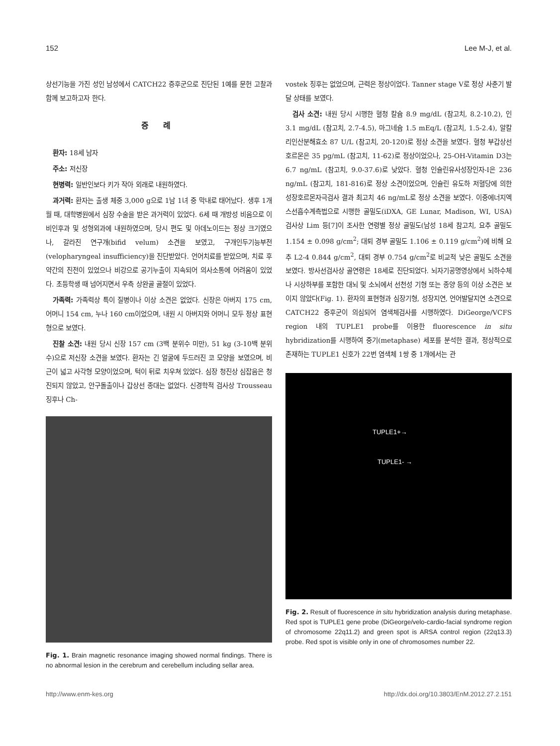152 Lee M-J, et al.
상선기능을 가진 성인 남성에서 CATCH22 증후군으로 진단된 1예를 문헌 고찰과 함께 보고하고자 한다.
증 례
환자: 18세 남자
주소: 저신장
현병력: 일반인보다 키가 작아 외래로 내원하였다.
과거력: 환자는 출생 체중 3,000 g으로 1남 1녀 중 막내로 태어났다. 생후 1개월 때, 대학병원에서 심장 수술을 받은 과거력이 있었다. 6세 때 개방성 비음으로 이비인후과 및 성형외과에 내원하였으며, 당시 편도 및 아데노이드는 정상 크기였으나, 갈라진 연구개(bifid velum) 소견을 보였고, 구개인두기능부전(velopharyngeal insufficiency)을 진단받았다. 언어치료를 받았으며, 치료 후 약간의 진전이 있었으나 비강으로 공기누출이 지속되어 의사소통에 어려움이 있었다. 초등학생 때 넘어지면서 우측 상완골 골절이 있었다.
가족력: 가족력상 특이 질병이나 이상 소견은 없었다. 신장은 아버지 175 cm, 어머니 154 cm, 누나 160 cm이었으며, 내원 시 아버지와 어머니 모두 정상 표현형으로 보였다.
진찰 소견: 내원 당시 신장 157 cm (3백 분위수 미만), 51 kg (3-10백 분위수)으로 저신장 소견을 보였다. 환자는 긴 얼굴에 두드러진 코 모양을 보였으며, 비근이 넓고 사각형 모양이었으며, 턱이 뒤로 치우쳐 있었다. 심장 청진상 심잡음은 청진되지 않았고, 안구돌출이나 갑상선 종대는 없었다. 신경학적 검사상 Trousseau 징후나 Ch-
Fig. 1. Brain magnetic resonance imaging showed normal findings. There is no abnormal lesion in the cerebrum and cerebellum including sellar area.
vostek 징후는 없었으며, 근력은 정상이었다. Tanner stage V로 정상 사춘기 발달 상태를 보였다.
검사 소견: 내원 당시 시행한 혈청 칼슘 8.9 mg/dL (참고치, 8.2-10.2), 인 3.1 mg/dL (참고치, 2.7-4.5), 마그네슘 1.5 mEq/L (참고치, 1.5-2.4), 알칼리인산분해효소 87 U/L (참고치, 20-120)로 정상 소견을 보였다. 혈청 부갑상선호르몬은 35 pg/mL (참고치, 11-62)로 정상이었으나, 25-OH-Vitamin D3는 6.7 ng/mL (참고치, 9.0-37.6)로 낮았다. 혈청 인슐린유사성장인자-I은 236 ng/mL (참고치, 181-816)로 정상 소견이었으며, 인슐린 유도하 저혈당에 의한 성장호르몬자극검사 결과 최고치 46 ng/mL로 정상 소견을 보였다. 이중에너지엑스선흡수계측법으로 시행한 골밀도(iDXA, GE Lunar, Madison, WI, USA) 검사상 Lim 등[7]이 조사한 연령별 정상 골밀도(남성 18세 참고치, 요추 골밀도 1.154 ± 0.098 g/cm<sup>2</sup>; 대퇴 경부 골밀도 1.106 ± 0.119 g/cm<sup>2</sup>)에 비해 요추 L2-4 0.844 g/cm<sup>2</sup>, 대퇴 경부 0.754 g/cm<sup>2</sup>로 비교적 낮은 골밀도 소견을 보였다. 방사선검사상 골연령은 18세로 진단되었다. 뇌자기공명영상에서 뇌하수체나 시상하부를 포함한 대뇌 및 소뇌에서 선천성 기형 또는 종양 등의 이상 소견은 보이지 않았다(Fig. 1). 환자의 표현형과 심장기형, 성장지연, 언어발달지연 소견으로 CATCH22 증후군이 의심되어 염색체검사를 시행하였다. DiGeorge/VCFS region 내의 TUPLE1 probe를 이용한 fluorescence in situ hybridization를 시행하여 중기(metaphase) 세포를 분석한 결과, 정상적으로 존재하는 TUPLE1 신호가 22번 염색체 1쌍 중 1개에서는 관
TUPLE1+→
TUPLE1- →
Fig. 2. Result of fluorescence in situ hybridization analysis during metaphase. Red spot is TUPLE1 gene probe (DiGeorge/velo-cardio-facial syndrome region of chromosome 22q11.2) and green spot is ARSA control region (22q13.3) probe. Red spot is visible only in one of chromosomes number 22.
http://www.enm-kes.org http://dx.doi.org/10.3803/EnM.2012.27.2.151